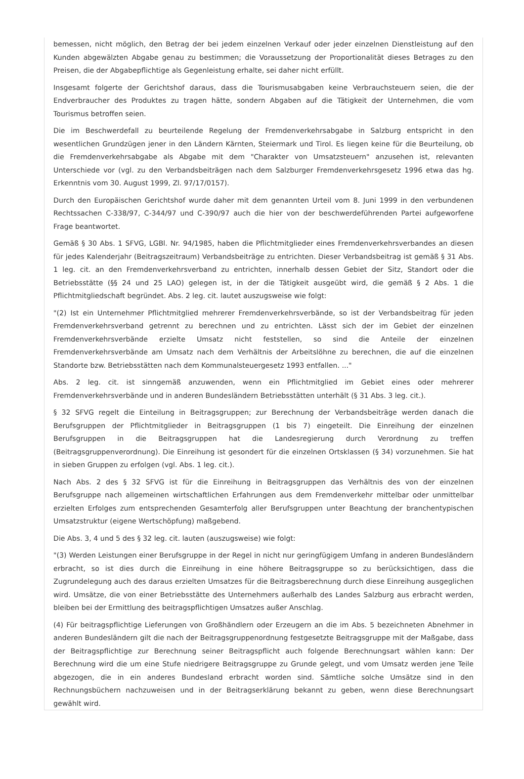bemessen, nicht möglich, den Betrag der bei jedem einzelnen Verkauf oder jeder einzelnen Dienstleistung auf den Kunden abgewälzten Abgabe genau zu bestimmen; die Voraussetzung der Proportionalität dieses Betrages zu den Preisen, die der Abgabepflichtige als Gegenleistung erhalte, sei daher nicht erfüllt.
Insgesamt folgerte der Gerichtshof daraus, dass die Tourismusabgaben keine Verbrauchsteuern seien, die der Endverbraucher des Produktes zu tragen hätte, sondern Abgaben auf die Tätigkeit der Unternehmen, die vom Tourismus betroffen seien.
Die im Beschwerdefall zu beurteilende Regelung der Fremdenverkehrsabgabe in Salzburg entspricht in den wesentlichen Grundzügen jener in den Ländern Kärnten, Steiermark und Tirol. Es liegen keine für die Beurteilung, ob die Fremdenverkehrsabgabe als Abgabe mit dem "Charakter von Umsatzsteuern" anzusehen ist, relevanten Unterschiede vor (vgl. zu den Verbandsbeiträgen nach dem Salzburger Fremdenverkehrsgesetz 1996 etwa das hg. Erkenntnis vom 30. August 1999, Zl. 97/17/0157).
Durch den Europäischen Gerichtshof wurde daher mit dem genannten Urteil vom 8. Juni 1999 in den verbundenen Rechtssachen C-338/97, C-344/97 und C-390/97 auch die hier von der beschwerdeführenden Partei aufgeworfene Frage beantwortet.
Gemäß § 30 Abs. 1 SFVG, LGBl. Nr. 94/1985, haben die Pflichtmitglieder eines Fremdenverkehrsverbandes an diesen für jedes Kalenderjahr (Beitragszeitraum) Verbandsbeiträge zu entrichten. Dieser Verbandsbeitrag ist gemäß § 31 Abs. 1 leg. cit. an den Fremdenverkehrsverband zu entrichten, innerhalb dessen Gebiet der Sitz, Standort oder die Betriebsstätte (§§ 24 und 25 LAO) gelegen ist, in der die Tätigkeit ausgeübt wird, die gemäß § 2 Abs. 1 die Pflichtmitgliedschaft begründet. Abs. 2 leg. cit. lautet auszugsweise wie folgt:
"(2) Ist ein Unternehmer Pflichtmitglied mehrerer Fremdenverkehrsverbände, so ist der Verbandsbeitrag für jeden Fremdenverkehrsverband getrennt zu berechnen und zu entrichten. Lässt sich der im Gebiet der einzelnen Fremdenverkehrsverbände erzielte Umsatz nicht feststellen, so sind die Anteile der einzelnen Fremdenverkehrsverbände am Umsatz nach dem Verhältnis der Arbeitslöhne zu berechnen, die auf die einzelnen Standorte bzw. Betriebsstätten nach dem Kommunalsteuergesetz 1993 entfallen. ..."
Abs. 2 leg. cit. ist sinngemäß anzuwenden, wenn ein Pflichtmitglied im Gebiet eines oder mehrerer Fremdenverkehrsverbände und in anderen Bundesländern Betriebsstätten unterhält (§ 31 Abs. 3 leg. cit.).
§ 32 SFVG regelt die Einteilung in Beitragsgruppen; zur Berechnung der Verbandsbeiträge werden danach die Berufsgruppen der Pflichtmitglieder in Beitragsgruppen (1 bis 7) eingeteilt. Die Einreihung der einzelnen Berufsgruppen in die Beitragsgruppen hat die Landesregierung durch Verordnung zu treffen (Beitragsgruppenverordnung). Die Einreihung ist gesondert für die einzelnen Ortsklassen (§ 34) vorzunehmen. Sie hat in sieben Gruppen zu erfolgen (vgl. Abs. 1 leg. cit.).
Nach Abs. 2 des § 32 SFVG ist für die Einreihung in Beitragsgruppen das Verhältnis des von der einzelnen Berufsgruppe nach allgemeinen wirtschaftlichen Erfahrungen aus dem Fremdenverkehr mittelbar oder unmittelbar erzielten Erfolges zum entsprechenden Gesamterfolg aller Berufsgruppen unter Beachtung der branchentypischen Umsatzstruktur (eigene Wertschöpfung) maßgebend.
Die Abs. 3, 4 und 5 des § 32 leg. cit. lauten (auszugsweise) wie folgt:
"(3) Werden Leistungen einer Berufsgruppe in der Regel in nicht nur geringfügigem Umfang in anderen Bundesländern erbracht, so ist dies durch die Einreihung in eine höhere Beitragsgruppe so zu berücksichtigen, dass die Zugrundelegung auch des daraus erzielten Umsatzes für die Beitragsberechnung durch diese Einreihung ausgeglichen wird. Umsätze, die von einer Betriebsstätte des Unternehmers außerhalb des Landes Salzburg aus erbracht werden, bleiben bei der Ermittlung des beitragspflichtigen Umsatzes außer Anschlag.
(4) Für beitragspflichtige Lieferungen von Großhändlern oder Erzeugern an die im Abs. 5 bezeichneten Abnehmer in anderen Bundesländern gilt die nach der Beitragsgruppenordnung festgesetzte Beitragsgruppe mit der Maßgabe, dass der Beitragspflichtige zur Berechnung seiner Beitragspflicht auch folgende Berechnungsart wählen kann: Der Berechnung wird die um eine Stufe niedrigere Beitragsgruppe zu Grunde gelegt, und vom Umsatz werden jene Teile abgezogen, die in ein anderes Bundesland erbracht worden sind. Sämtliche solche Umsätze sind in den Rechnungsbüchern nachzuweisen und in der Beitragserklärung bekannt zu geben, wenn diese Berechnungsart gewählt wird.